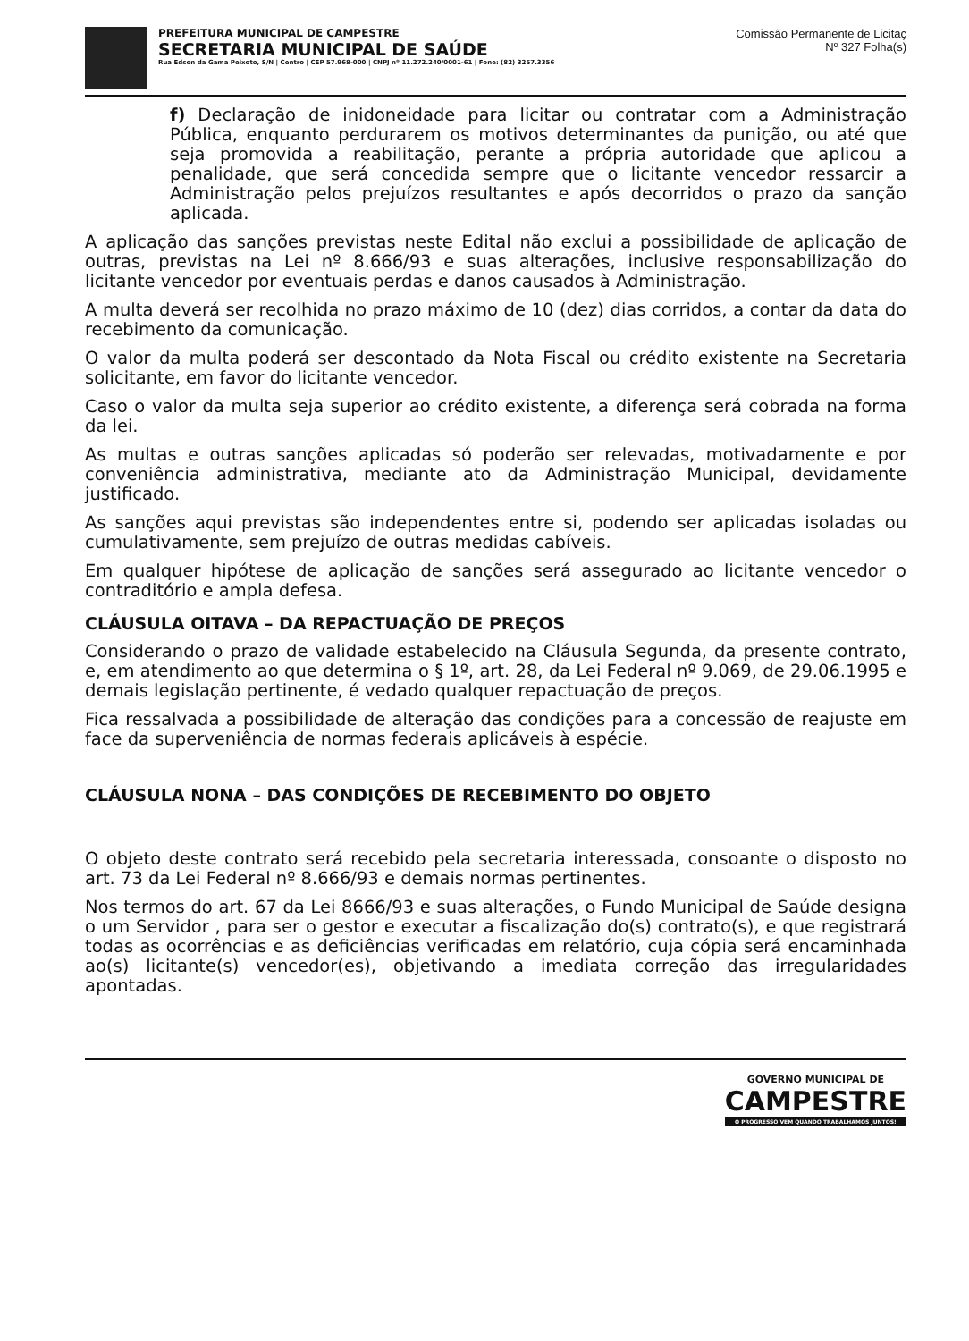PREFEITURA MUNICIPAL DE CAMPESTRE
SECRETARIA MUNICIPAL DE SAÚDE
Rua Edson da Gama Peixoto, S/N | Centro | CEP 57.968-000 | CNPJ nº 11.272.240/0001-61 | Fone: (82) 3257.3356
Comissão Permanente de Licitaç
Nº 327 Folha(s)
f) Declaração de inidoneidade para licitar ou contratar com a Administração Pública, enquanto perdurarem os motivos determinantes da punição, ou até que seja promovida a reabilitação, perante a própria autoridade que aplicou a penalidade, que será concedida sempre que o licitante vencedor ressarcir a Administração pelos prejuízos resultantes e após decorridos o prazo da sanção aplicada.
A aplicação das sanções previstas neste Edital não exclui a possibilidade de aplicação de outras, previstas na Lei nº 8.666/93 e suas alterações, inclusive responsabilização do licitante vencedor por eventuais perdas e danos causados à Administração.
A multa deverá ser recolhida no prazo máximo de 10 (dez) dias corridos, a contar da data do recebimento da comunicação.
O valor da multa poderá ser descontado da Nota Fiscal ou crédito existente na Secretaria solicitante, em favor do licitante vencedor.
Caso o valor da multa seja superior ao crédito existente, a diferença será cobrada na forma da lei.
As multas e outras sanções aplicadas só poderão ser relevadas, motivadamente e por conveniência administrativa, mediante ato da Administração Municipal, devidamente justificado.
As sanções aqui previstas são independentes entre si, podendo ser aplicadas isoladas ou cumulativamente, sem prejuízo de outras medidas cabíveis.
Em qualquer hipótese de aplicação de sanções será assegurado ao licitante vencedor o contraditório e ampla defesa.
CLÁUSULA OITAVA – DA REPACTUAÇÃO DE PREÇOS
Considerando o prazo de validade estabelecido na Cláusula Segunda, da presente contrato, e, em atendimento ao que determina o § 1º, art. 28, da Lei Federal nº 9.069, de 29.06.1995 e demais legislação pertinente, é vedado qualquer repactuação de preços.
Fica ressalvada a possibilidade de alteração das condições para a concessão de reajuste em face da superveniência de normas federais aplicáveis à espécie.
CLÁUSULA NONA – DAS CONDIÇÕES DE RECEBIMENTO DO OBJETO
O objeto deste contrato será recebido pela secretaria interessada, consoante o disposto no art. 73 da Lei Federal nº 8.666/93 e demais normas pertinentes.
Nos termos do art. 67 da Lei 8666/93 e suas alterações, o Fundo Municipal de Saúde designa o um Servidor , para ser o gestor e executar a fiscalização do(s) contrato(s), e que registrará todas as ocorrências e as deficiências verificadas em relatório, cuja cópia será encaminhada ao(s) licitante(s) vencedor(es), objetivando a imediata correção das irregularidades apontadas.
GOVERNO MUNICIPAL DE
CAMPESTRE
O PROGRESSO VEM QUANDO TRABALHAMOS JUNTOS!